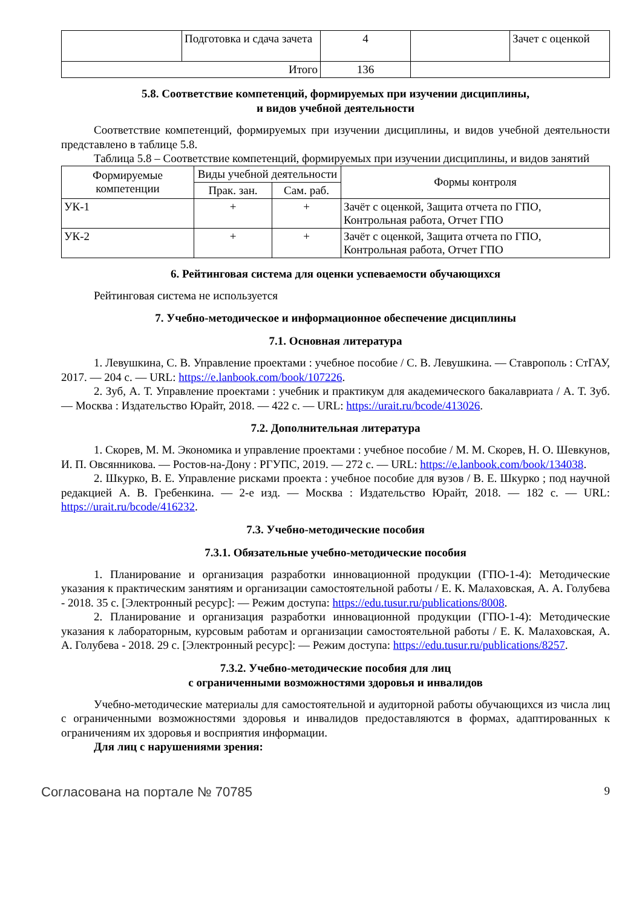| | Подготовка и сдача зачета | 4 | | Зачет с оценкой |
| Итого | | 136 | | |
5.8. Соответствие компетенций, формируемых при изучении дисциплины,
и видов учебной деятельности
Соответствие компетенций, формируемых при изучении дисциплины, и видов учебной деятельности представлено в таблице 5.8.
Таблица 5.8 – Соответствие компетенций, формируемых при изучении дисциплины, и видов занятий
| Формируемые компетенции | Виды учебной деятельности | | Формы контроля |
| --- | --- | --- | --- |
| | Прак. зан. | Сам. раб. | |
| УК-1 | + | + | Зачёт с оценкой, Защита отчета по ГПО, Контрольная работа, Отчет ГПО |
| УК-2 | + | + | Зачёт с оценкой, Защита отчета по ГПО, Контрольная работа, Отчет ГПО |
6. Рейтинговая система для оценки успеваемости обучающихся
Рейтинговая система не используется
7. Учебно-методическое и информационное обеспечение дисциплины
7.1. Основная литература
1. Левушкина, С. В. Управление проектами : учебное пособие / С. В. Левушкина. — Ставрополь : СтГАУ, 2017. — 204 с. — URL: https://e.lanbook.com/book/107226.
2. Зуб, А. Т. Управление проектами : учебник и практикум для академического бакалавриата / А. Т. Зуб. — Москва : Издательство Юрайт, 2018. — 422 с. — URL: https://urait.ru/bcode/413026.
7.2. Дополнительная литература
1. Скорев, М. М. Экономика и управление проектами : учебное пособие / М. М. Скорев, Н. О. Шевкунов, И. П. Овсянникова. — Ростов-на-Дону : РГУПС, 2019. — 272 с. — URL: https://e.lanbook.com/book/134038.
2. Шкурко, В. Е. Управление рисками проекта : учебное пособие для вузов / В. Е. Шкурко ; под научной редакцией А. В. Гребенкина. — 2-е изд. — Москва : Издательство Юрайт, 2018. — 182 с. — URL: https://urait.ru/bcode/416232.
7.3. Учебно-методические пособия
7.3.1. Обязательные учебно-методические пособия
1. Планирование и организация разработки инновационной продукции (ГПО-1-4): Методические указания к практическим занятиям и организации самостоятельной работы / Е. К. Малаховская, А. А. Голубева - 2018. 35 с. [Электронный ресурс]: — Режим доступа: https://edu.tusur.ru/publications/8008.
2. Планирование и организация разработки инновационной продукции (ГПО-1-4): Методические указания к лабораторным, курсовым работам и организации самостоятельной работы / Е. К. Малаховская, А. А. Голубева - 2018. 29 с. [Электронный ресурс]: — Режим доступа: https://edu.tusur.ru/publications/8257.
7.3.2. Учебно-методические пособия для лиц
с ограниченными возможностями здоровья и инвалидов
Учебно-методические материалы для самостоятельной и аудиторной работы обучающихся из числа лиц с ограниченными возможностями здоровья и инвалидов предоставляются в формах, адаптированных к ограничениям их здоровья и восприятия информации.
Для лиц с нарушениями зрения:
Согласована на портале № 70785 9